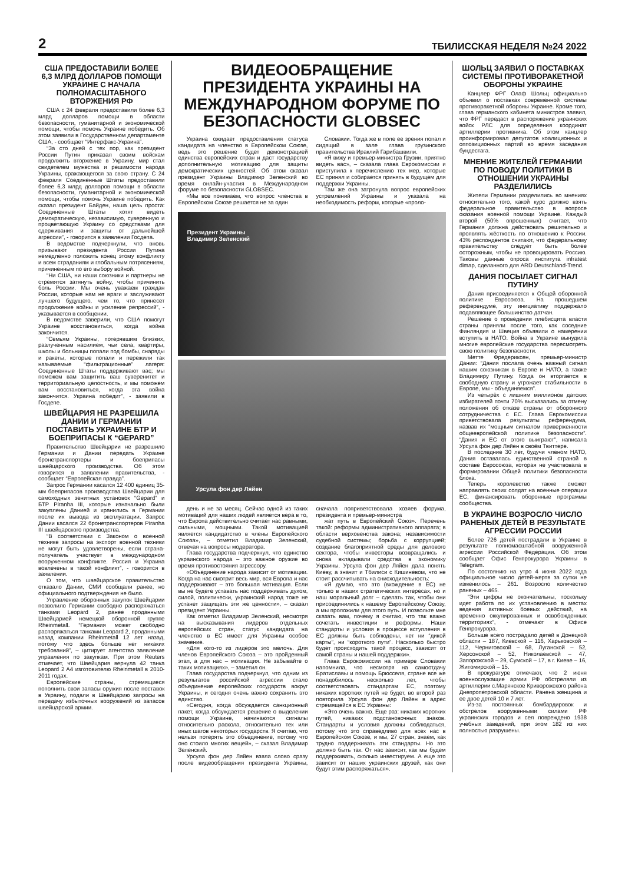2 ТБИЛИССКАЯ НЕДЕЛЯ №24 2022
США ПРЕДОСТАВИЛИ БОЛЕЕ 6,3 МЛРД ДОЛЛАРОВ ПОМОЩИ УКРАИНЕ С НАЧАЛА ПОЛНОМАСШТАБНОГО ВТОРЖЕНИЯ РФ
США с 24 февраля предоставили более 6,3 млрд долларов помощи в области безопасности, гуманитарной и экономической помощи, чтобы помочь Украине победить. Об этом заявили в Государственном департаменте США, - сообщает “Интерфакс-Украина”.
“За сто дней с тех пор, как президент России Путин приказал своим войскам продолжить вторжение в Украину, мир стал свидетелем мужества и решимости народа Украины, сражающегося за свою страну. С 24 февраля Соединенные Штаты предоставили более 6,3 млрд долларов помощи в области безопасности, гуманитарной и экономической помощи, чтобы помочь Украине победить. Как сказал президент Байден, наша цель проста: Соединенные Штаты хотят видеть демократическую, независимую, суверенную и процветающую Украину со средствами для сдерживания и защиты от дальнейшей агрессии”, - говорится в заявлении Госдепа.
В ведомстве подчеркнули, что вновь призывают президента России Путина немедленно положить конец этому конфликту и всем страданиям и глобальным потрясениям, причиненным по его выбору войной.
“Ни США, ни наши союзники и партнеры не стремятся затянуть войну, чтобы причинить боль России. Мы очень уважаем граждан России, которые нам не враги и заслуживают лучшего будущего, чем то, что принесет продолжение войны и усиление репрессий”, - указывается в сообщении.
В ведомстве заверили, что США помогут Украине восстановиться, когда война закончится.
“Семьям Украины, потерявшим близких, разлученным насилием, чьи села, квартиры, школы и больницы попали под бомбы, снаряды и ракеты, которые попали и пережили так называемые “фильтрационные” лагеря: Соединенные Штаты поддерживают вас; мы поможем вам защитить ваш суверенитет и территориальную целостность, и мы поможем вам восстановиться, когда эта война закончится. Украина победит”, - заявили в Госдепе.
ШВЕЙЦАРИЯ НЕ РАЗРЕШИЛА ДАНИИ И ГЕРМАНИИ ПОСТАВИТЬ УКРАИНЕ БТР И БОЕПРИПАСЫ К “GEPARD”
Правительство Швейцарии не разрешило Германии и Дании передать Украине бронетранспортеры и боеприпасы швейцарского производства. Об этом говорится в заявлении правительства, - сообщает “Европейская правда”.
Запрос Германии касался 12 400 единиц 35-мм боеприпасов производства Швейцарии для самоходных зенитных установок “Gepard” и БТР Piranha III, которые изначально были закуплены Данией и хранились в Германии после их вывода из эксплуатации. Запрос Дании касался 22 бронетранспортеров Piranha III швейцарского производства.
“В соответствии с Законом о военной технике запросы на экспорт военной техники не могут быть удовлетворены, если страна-получатель участвует в международном вооруженном конфликте. Россия и Украина вовлечены в такой конфликт”, - говорится в заявлении.
О том, что швейцарское правительство отказало Дании, СМИ сообщали ранее, но официального подтверждения не было.
Управление оборонных закупок Швейцарии позволило Германии свободно распоряжаться танками Leopard 2, ранее проданными Швейцарией немецкой оборонной группе Rheinmetall. “Германия может свободно распоряжаться танками Leopard 2, проданными назад компании Rheinmetall 12 лет назад, потому что здесь больше нет никаких требований”, – цитирует агентство заявление управления по закупкам. При этом Reuters отмечает, что Швейцария вернула 42 танка Leopard 2 A4 изготовителю Rheinmetall в 2010-2011 годах.
Европейские страны, стремящиеся пополнить свои запасы оружия после поставок в Украину, подали в Швейцарию запросы на передачу избыточных вооружений из запасов швейцарской армии.
ВИДЕООБРАЩЕНИЕ ПРЕЗИДЕНТА УКРАИНЫ НА МЕЖДУНАРОДНОМ ФОРУМЕ ПО БЕЗОПАСНОСТИ GLOBSEC
Украина ожидает предоставления статуса кандидата на членство в Европейском Союзе, ведь это решение будет демонстрацией единства европейских стран и даст государству дополнительную мотивацию для защиты демократических ценностей. Об этом сказал президент Украины Владимир Зеленский во время онлайн-участия в Международном форуме по безопасности GLOBSEC.
«Мы все понимаем, что вопрос членства в Европейском Союзе решается не за один
Словакии. Тогда же в поле ее зрения попал и сидящий в зале глава грузинского правительства Ираклий Гарибашвили.
«Я вижу и премьер-министра Грузии, приятно видеть вас», – сказала глава Еврокомиссии и приступила к перечислению тех мер, которые ЕС принял и собирается принять в будущем для поддержки Украины.
Там же она затронула вопрос европейских устремлений Украины и указала на необходимость реформ, которые «проло-
Президент Украины
Владимир Зеленский
Урсула фон дер Ляйен
день и не за месяц. Сейчас одной из таких мотиваций для наших людей является вера в то, что Европа действительно считает нас равными, сильными, мощными. Такой мотивацией является кандидатство в члены Европейского Союза», – отметил Владимир Зеленский, отвечая на вопросы модератора.
Глава государства подчеркнул, что единство украинского народа – это важное оружие во время противостояния агрессору.
«Объединение народа зависит от мотивации. Когда на нас смотрит весь мир, вся Европа и нас поддерживают – это большая мотивация. Если вы не будете уставать нас поддерживать духом, силой, политически, украинский народ тоже не устанет защищать эти же ценности», – сказал президент Украины.
Как отметил Владимир Зеленский, несмотря на высказывания лидеров отдельных европейских стран, статус кандидата на членство в ЕС имеет для Украины особое значение.
«Для кого-то из лидеров это мелочь. Для членов Европейского Союза – это пройденный этап, а для нас – мотивация. Не забывайте о таких мотивациях», – заметил он.
Глава государства подчеркнул, что одним из результатов российской агрессии стало объединение европейских государств вокруг Украины, и сегодня очень важно сохранить это единство.
«Сегодня, когда обсуждается санкционный пакет, когда обсуждается решение о выделении помощи Украине, начинаются сигналы относительно раскола, относительно тех или иных шагов некоторых государств. Я считаю, что нельзя потерять это объединение, потому что оно стоило многих вещей», – сказал Владимир Зеленский.
Урсула фон дер Ляйен взяла слово сразу после видеообращения президента Украины, сначала поприветствовала хозяев форума, президента и премьер-министра
жат путь в Европейский Союз». Перечень такой: реформы административного аппарата; в области верховенства закона; независимости судебной системы; борьба с коррупцией; создание благоприятной среды для делового сектора, чтобы инвесторы возвращались и снова вкладывали средства в экономику Украины. Урсула фон дер Ляйен дала понять Киеву, а значит и Тбилиси с Кишиневом, что не стоит рассчитывать на снисходительность:
«Я думаю, что это (вхождение в ЕС) не только в наших стратегических интересах, но и наш моральный долг – сделать так, чтобы они присоединились к нашему Европейскому Союзу, а мы проложили для этого путь. И позвольте мне сказать вам, почему я считаю, что так важно сочетать инвестиции и реформы. Наши стандарты и условия в процессе вступления в ЕС должны быть соблюдены, нет ни “дикой карты”, ни “короткого пути”. Насколько быстро будет происходить такой процесс, зависит от самой страны и нашей поддержки».
Глава Еврокомиссии на примере Словакии напомнила, что несмотря на самоотдачу Братиславы и помощь Брюсселя, стране все же понадобилось несколько лет, чтобы соответствовать стандартам ЕС, поэтому никаких коротких путей не будет, во второй раз повторила Урсула фон дер Ляйен в адрес стремящейся в ЕС Украины:
«Это очень важно. Еще раз: никаких коротких путей, никаких подстановочных знаков. Стандарты и условия должны соблюдаться, потому что это справедливо для всех нас в Европейском Союзе, и мы, 27 стран, знаем, как трудно поддерживать эти стандарты. Но это должно быть так. От нас зависит, как мы будем поддерживать, сколько инвестируем. А еще это зависит от наших украинских друзей, как они будут этим распоряжаться».
ШОЛЬЦ ЗАЯВИЛ О ПОСТАВКАХ СИСТЕМЫ ПРОТИВОРАКЕТНОЙ ОБОРОНЫ УКРАИНЕ
Канцлер ФРГ Олаф Шольц официально объявил о поставках современной системы противоракетной обороны Украине. Кроме того, глава германского кабинета министров заявил, что ФРГ передаст в распоряжение украинских войск РЛС для определения координат артиллерии противника. Об этом канцлер проинформировал депутатов коалиционных и оппозиционных партий во время заседания бундестага.
МНЕНИЕ ЖИТЕЛЕЙ ГЕРМАНИИ ПО ПОВОДУ ПОЛИТИКИ В ОТНОШЕНИИ УКРАИНЫ РАЗДЕЛИЛИСЬ
Жители Германии разделились во мнениях относительно того, какой курс должно взять федеральное правительство в вопросе оказания военной помощи Украине. Каждый второй (50% опрошенных) считает, что Германия должна действовать решительно и проявлять жёсткость по отношению к России. 43% респондентов считают, что федеральному правительству следует быть более осторожным, чтобы не провоцировать Россию. Таковы данные опроса института infratest dimap, сделанного для ARD Deutschland-Trend.
ДАНИЯ ПОСЫЛАЕТ СИГНАЛ ПУТИНУ
Дания присоединяется к Общей оборонной политике Евросоюза. На прошедшем референдуме, эту инициативу поддержало подавляющее большинство датчан.
Решение о проведении плебисцита власти страны приняли после того, как соседние Финляндия и Швеция объявили о намерении вступить в НАТО. Война в Украине вынудила многие европейские государства пересмотреть свою политику безопасности.
Метте Фредериксен, премьер-министр Дании: “Дания послала очень важный сигнал нашим союзникам в Европе и НАТО, а также Владимиру Путину. Когда он вторгается в свободную страну и угрожает стабильности в Европе, мы - объединяемся”.
Из четырёх с лишним миллионов датских избирателей почти 70% высказались за отмену положения об отказе страны от оборонного сотрудничества с ЕС. Глава Еврокомиссии приветствовала результаты референдума, назвав их “мощным сигналом приверженности общеевропейской политике безопасности”. “Дания и ЕС от этого выиграют”, написала Урсула фон дер Ляйен в своём Твиттере.
В последние 30 лет, будучи членом НАТО, Дания оставалась единственной страной в составе Евросоюза, которая не участвовала в формировании Общей политики безопасности блока.
Теперь королевство также сможет направлять своих солдат на военные операции ЕС, финансировать оборонные программы сообщества.
В УКРАИНЕ ВОЗРОСЛО ЧИСЛО РАНЕНЫХ ДЕТЕЙ В РЕЗУЛЬТАТЕ АГРЕССИИ РОССИИ
Более 726 детей пострадали в Украине в результате полномасштабной вооруженной агрессии Российской Федерации. Об этом сообщает Офис Генпрокурора Украины в Telegram.
По состоянию на утро 4 июня 2022 года официальное число детей-жертв за сутки не изменилось – 261. Возросло количество раненых – 465.
“Эти цифры не окончательны, поскольку идет работа по их установлению в местах ведения активных боевых действий, на временно оккупированных и освобожденных территориях”, - отмечают в Офисе Генпрокурора.
Больше всего пострадало детей в Донецкой области – 187, Киевской – 116, Харьковской – 112, Черниговской – 68, Луганской – 52, Херсонской – 52, Николаевской – 47, Запорожской – 29, Сумской – 17, в г. Киеве – 16, Житомирской – 15.
В прокуратуре отмечают, что 2 июня военнослужащие армии РФ обстреляли из артиллерии с.Марянское Криворожского района Днепропетровской области. Ранена женщина и ее двое детей 10 и 7 лет.
Из-за постоянных бомбардировок и обстрелов вооруженными силами РФ украинских городов и сел повреждено 1938 учебных заведений, при этом 182 из них полностью разрушены.